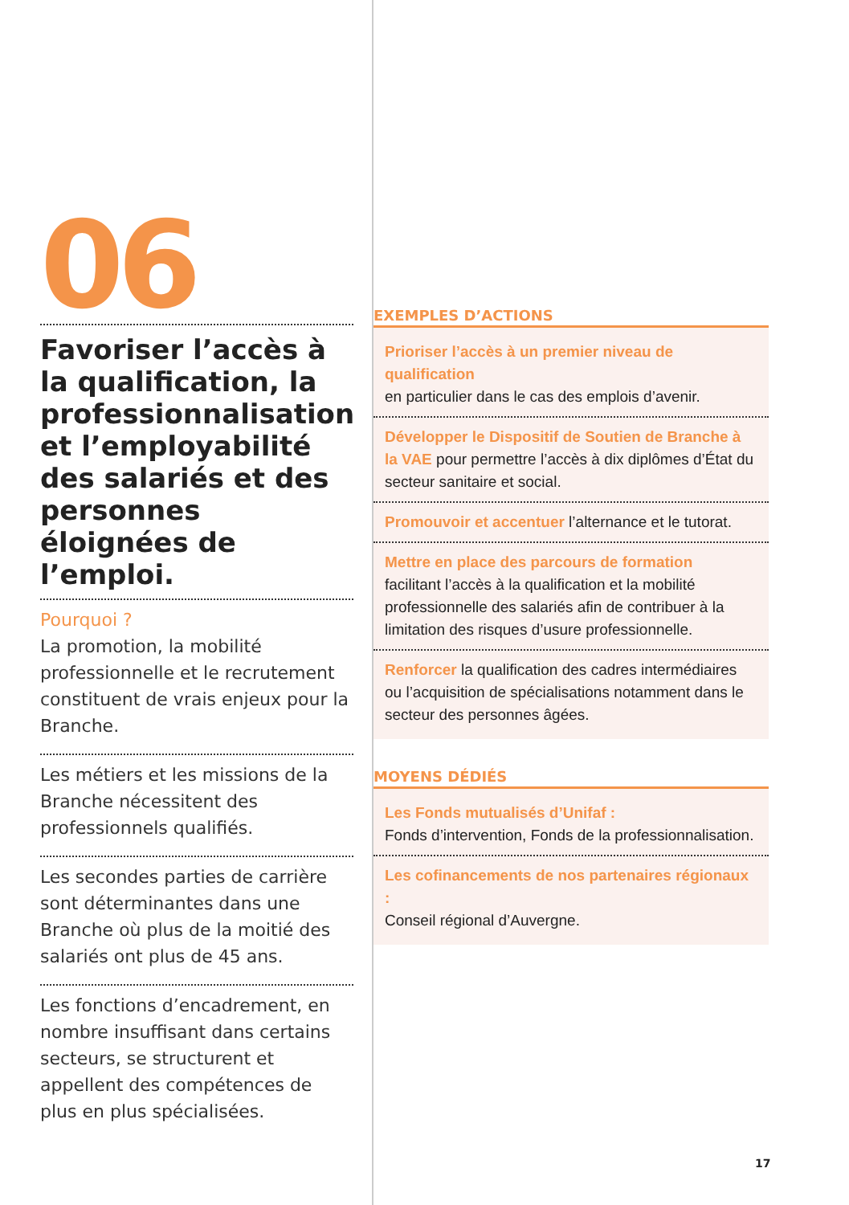06
Favoriser l’accès à la qualification, la professionnalisation et l’employabilité des salariés et des personnes éloignées de l’emploi.
Pourquoi ?
La promotion, la mobilité professionnelle et le recrutement constituent de vrais enjeux pour la Branche.
Les métiers et les missions de la Branche nécessitent des professionnels qualifiés.
Les secondes parties de carrière sont déterminantes dans une Branche où plus de la moitié des salariés ont plus de 45 ans.
Les fonctions d’encadrement, en nombre insuffisant dans certains secteurs, se structurent et appellent des compétences de plus en plus spécialisées.
EXEMPLES D’ACTIONS
Prioriser l’accès à un premier niveau de qualification
en particulier dans le cas des emplois d’avenir.
Développer le Dispositif de Soutien de Branche à la VAE pour permettre l’accès à dix diplômes d’État du secteur sanitaire et social.
Promouvoir et accentuer l’alternance et le tutorat.
Mettre en place des parcours de formation
facilitant l’accès à la qualification et la mobilité professionnelle des salariés afin de contribuer à la limitation des risques d’usure professionnelle.
Renforcer la qualification des cadres intermédiaires ou l’acquisition de spécialisations notamment dans le secteur des personnes âgées.
MOYENS DÉDIÉS
Les Fonds mutualisés d’Unifaf :
Fonds d’intervention, Fonds de la professionnalisation.
Les cofinancements de nos partenaires régionaux :
Conseil régional d’Auvergne.
17